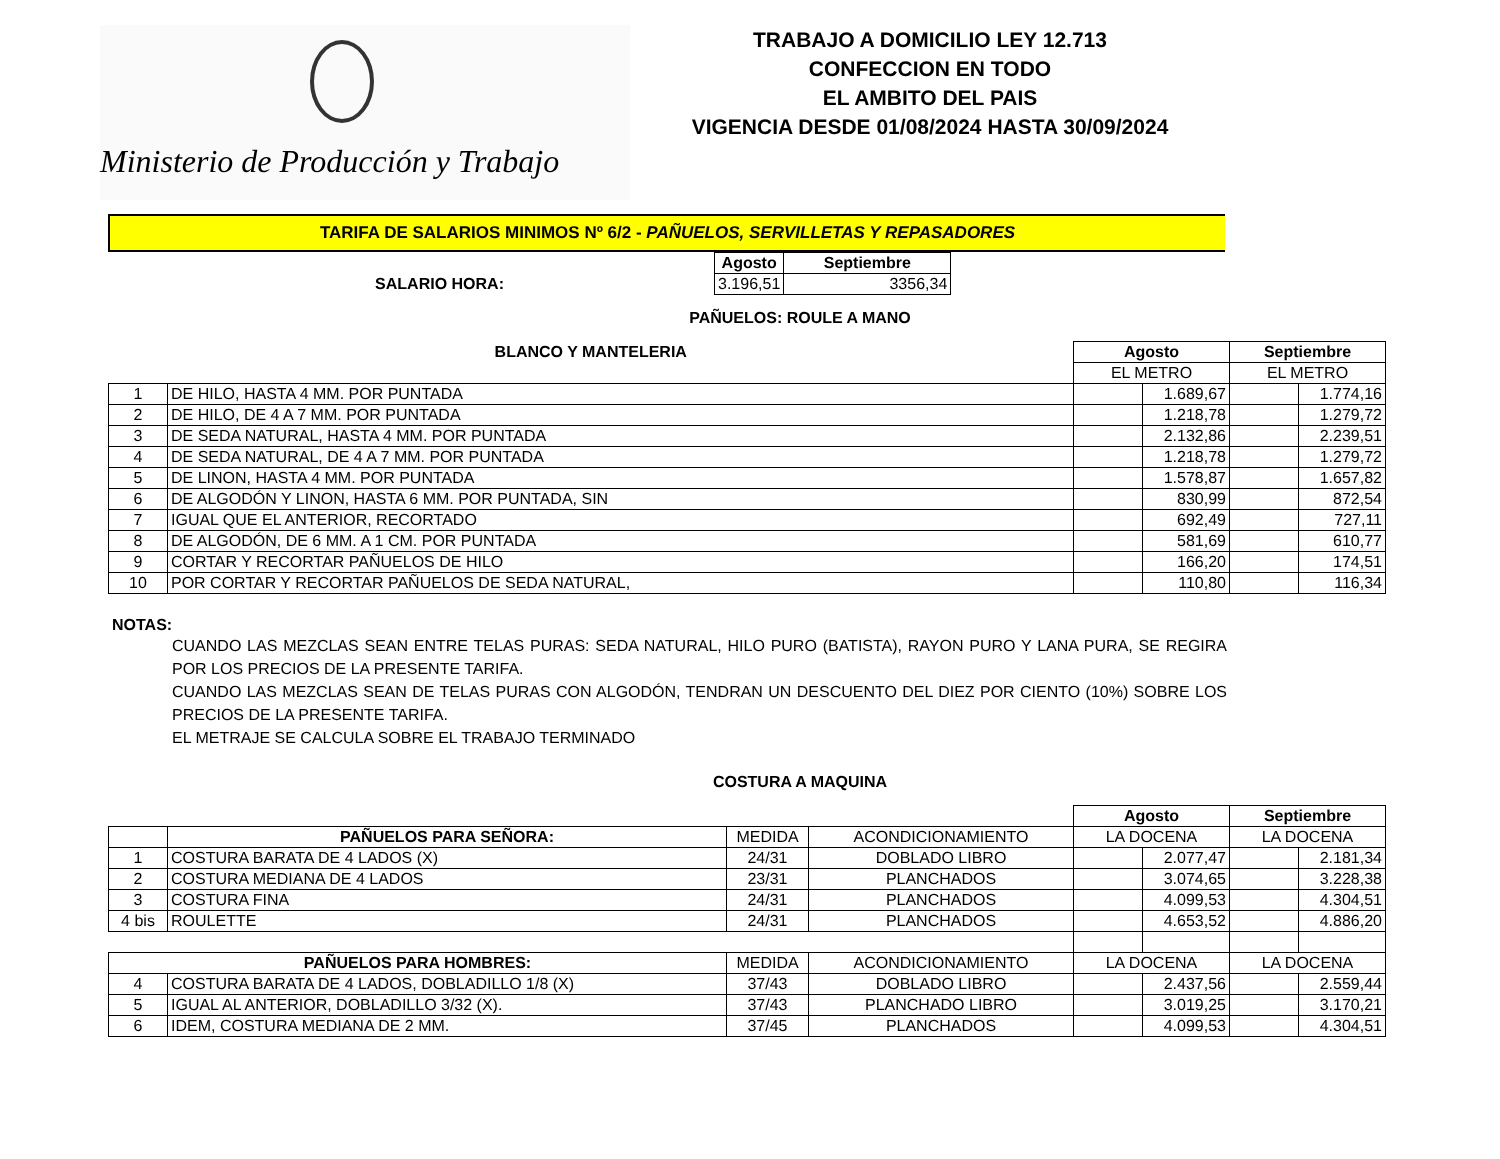Ministerio de Producción y Trabajo
TRABAJO A DOMICILIO LEY 12.713
CONFECCION EN TODO
EL AMBITO DEL PAIS
VIGENCIA DESDE 01/08/2024 HASTA 30/09/2024
TARIFA DE SALARIOS MINIMOS Nº 6/2 - PAÑUELOS, SERVILLETAS Y REPASADORES
| | Agosto | Septiembre |
| SALARIO HORA: | 3.196,51 | 3356,34 |
PAÑUELOS: ROULE A MANO
| BLANCO Y MANTELERIA | | Agosto | | Septiembre | |
| --- | --- | --- | --- | --- | --- |
| | | EL METRO | | EL METRO | |
| 1 | DE HILO, HASTA 4 MM. POR PUNTADA | | 1.689,67 | | 1.774,16 |
| 2 | DE HILO, DE 4 A 7 MM. POR PUNTADA | | 1.218,78 | | 1.279,72 |
| 3 | DE SEDA NATURAL, HASTA 4 MM. POR PUNTADA | | 2.132,86 | | 2.239,51 |
| 4 | DE SEDA NATURAL, DE 4 A 7 MM. POR PUNTADA | | 1.218,78 | | 1.279,72 |
| 5 | DE LINON, HASTA 4 MM. POR PUNTADA | | 1.578,87 | | 1.657,82 |
| 6 | DE ALGODÓN Y LINON, HASTA 6 MM. POR PUNTADA, SIN | | 830,99 | | 872,54 |
| 7 | IGUAL QUE EL ANTERIOR, RECORTADO | | 692,49 | | 727,11 |
| 8 | DE ALGODÓN, DE 6 MM. A 1 CM. POR PUNTADA | | 581,69 | | 610,77 |
| 9 | CORTAR Y RECORTAR PAÑUELOS DE HILO | | 166,20 | | 174,51 |
| 10 | POR CORTAR Y RECORTAR PAÑUELOS DE SEDA NATURAL, | | 110,80 | | 116,34 |
NOTAS:
CUANDO LAS MEZCLAS SEAN ENTRE TELAS PURAS: SEDA NATURAL, HILO PURO (BATISTA), RAYON PURO Y LANA PURA, SE REGIRA POR LOS PRECIOS DE LA PRESENTE TARIFA.
CUANDO LAS MEZCLAS SEAN DE TELAS PURAS CON ALGODÓN, TENDRAN UN DESCUENTO DEL DIEZ POR CIENTO (10%) SOBRE LOS PRECIOS DE LA PRESENTE TARIFA.
EL METRAJE SE CALCULA SOBRE EL TRABAJO TERMINADO
COSTURA A MAQUINA
| | | | | Agosto | | Septiembre | |
| | PAÑUELOS PARA SEÑORA: | MEDIDA | ACONDICIONAMIENTO | LA DOCENA | | LA DOCENA | |
| 1 | COSTURA BARATA DE 4 LADOS (X) | 24/31 | DOBLADO LIBRO | | 2.077,47 | | 2.181,34 |
| 2 | COSTURA MEDIANA DE 4 LADOS | 23/31 | PLANCHADOS | | 3.074,65 | | 3.228,38 |
| 3 | COSTURA FINA | 24/31 | PLANCHADOS | | 4.099,53 | | 4.304,51 |
| 4 bis | ROULETTE | 24/31 | PLANCHADOS | | 4.653,52 | | 4.886,20 |
| PAÑUELOS PARA HOMBRES: | | MEDIDA | ACONDICIONAMIENTO | LA DOCENA | | LA DOCENA | |
| 4 | COSTURA BARATA DE 4 LADOS, DOBLADILLO 1/8 (X) | 37/43 | DOBLADO LIBRO | | 2.437,56 | | 2.559,44 |
| 5 | IGUAL AL ANTERIOR, DOBLADILLO 3/32 (X). | 37/43 | PLANCHADO LIBRO | | 3.019,25 | | 3.170,21 |
| 6 | IDEM, COSTURA MEDIANA DE 2 MM. | 37/45 | PLANCHADOS | | 4.099,53 | | 4.304,51 |